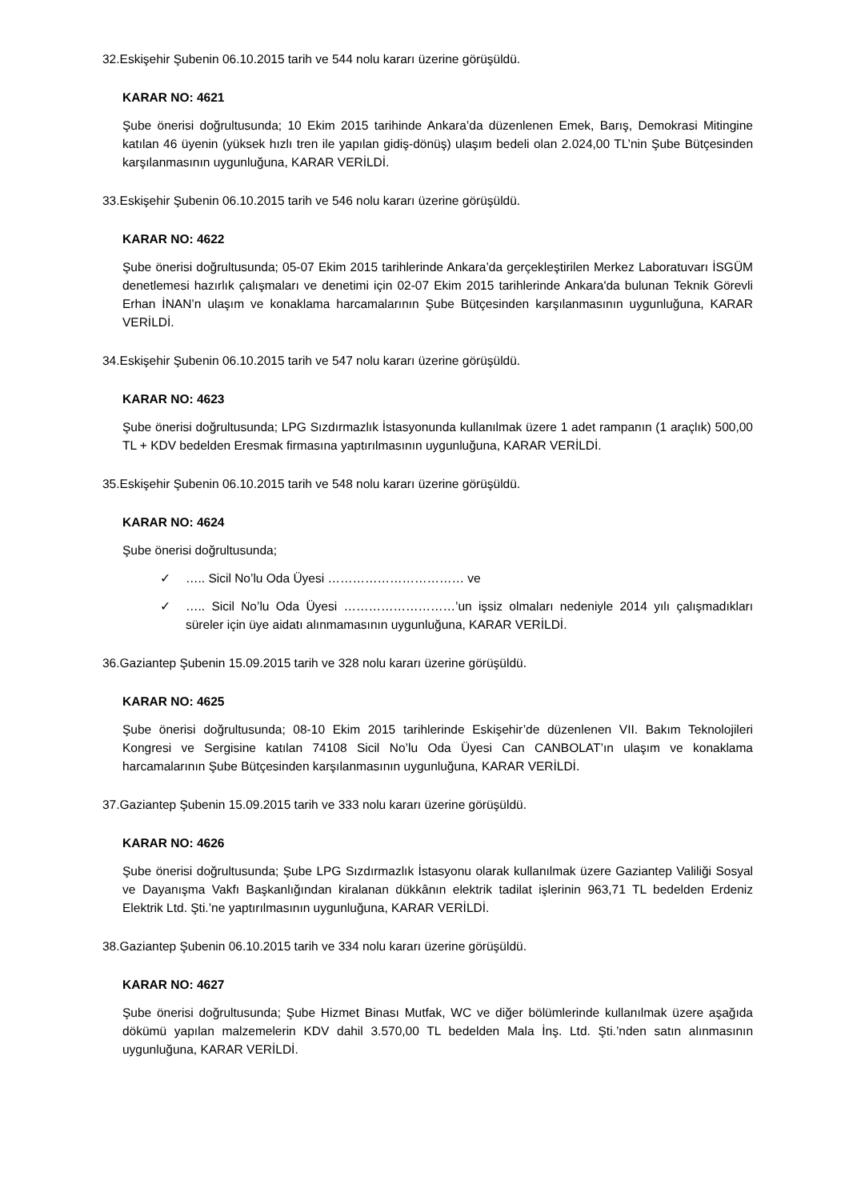32.Eskişehir Şubenin 06.10.2015 tarih ve 544 nolu kararı üzerine görüşüldü.
KARAR NO: 4621
Şube önerisi doğrultusunda; 10 Ekim 2015 tarihinde Ankara’da düzenlenen Emek, Barış, Demokrasi Mitingine katılan 46 üyenin (yüksek hızlı tren ile yapılan gidiş-dönüş) ulaşım bedeli olan 2.024,00 TL’nin Şube Bütçesinden karşılanmasının uygunluğuna, KARAR VERİLDİ.
33.Eskişehir Şubenin 06.10.2015 tarih ve 546 nolu kararı üzerine görüşüldü.
KARAR NO: 4622
Şube önerisi doğrultusunda; 05-07 Ekim 2015 tarihlerinde Ankara’da gerçekleştirilen Merkez Laboratuvarı İSGÜM denetlemesi hazırlık çalışmaları ve denetimi için 02-07 Ekim 2015 tarihlerinde Ankara'da bulunan Teknik Görevli Erhan İNAN’n ulaşım ve konaklama harcamalarının Şube Bütçesinden karşılanmasının uygunluğuna, KARAR VERİLDİ.
34.Eskişehir Şubenin 06.10.2015 tarih ve 547 nolu kararı üzerine görüşüldü.
KARAR NO: 4623
Şube önerisi doğrultusunda; LPG Sızdırmazlık İstasyonunda kullanılmak üzere 1 adet rampanın (1 araçlık) 500,00 TL + KDV bedelden Eresmak firmasına yaptırılmasının uygunluğuna, KARAR VERİLDİ.
35.Eskişehir Şubenin 06.10.2015 tarih ve 548 nolu kararı üzerine görüşüldü.
KARAR NO: 4624
Şube önerisi doğrultusunda;
✓ ….. Sicil No’lu Oda Üyesi …………………………… ve
✓ ….. Sicil No’lu Oda Üyesi ………………………’un işsiz olmaları nedeniyle 2014 yılı çalışmadıkları süreler için üye aidatı alınmamasının uygunluğuna, KARAR VERİLDİ.
36.Gaziantep Şubenin 15.09.2015 tarih ve 328 nolu kararı üzerine görüşüldü.
KARAR NO: 4625
Şube önerisi doğrultusunda; 08-10 Ekim 2015 tarihlerinde Eskişehir’de düzenlenen VII. Bakım Teknolojileri Kongresi ve Sergisine katılan 74108 Sicil No’lu Oda Üyesi Can CANBOLAT’ın ulaşım ve konaklama harcamalarının Şube Bütçesinden karşılanmasının uygunluğuna, KARAR VERİLDİ.
37.Gaziantep Şubenin 15.09.2015 tarih ve 333 nolu kararı üzerine görüşüldü.
KARAR NO: 4626
Şube önerisi doğrultusunda; Şube LPG Sızdırmazlık İstasyonu olarak kullanılmak üzere Gaziantep Valiliği Sosyal ve Dayanışma Vakfı Başkanlığından kiralanan dükkânın elektrik tadilat işlerinin 963,71 TL bedelden Erdeniz Elektrik Ltd. Şti.’ne yaptırılmasının uygunluğuna, KARAR VERİLDİ.
38.Gaziantep Şubenin 06.10.2015 tarih ve 334 nolu kararı üzerine görüşüldü.
KARAR NO: 4627
Şube önerisi doğrultusunda; Şube Hizmet Binası Mutfak, WC ve diğer bölümlerinde kullanılmak üzere aşağıda dökümü yapılan malzemelerin KDV dahil 3.570,00 TL bedelden Mala İnş. Ltd. Şti.’nden satın alınmasının uygunluğuna, KARAR VERİLDİ.